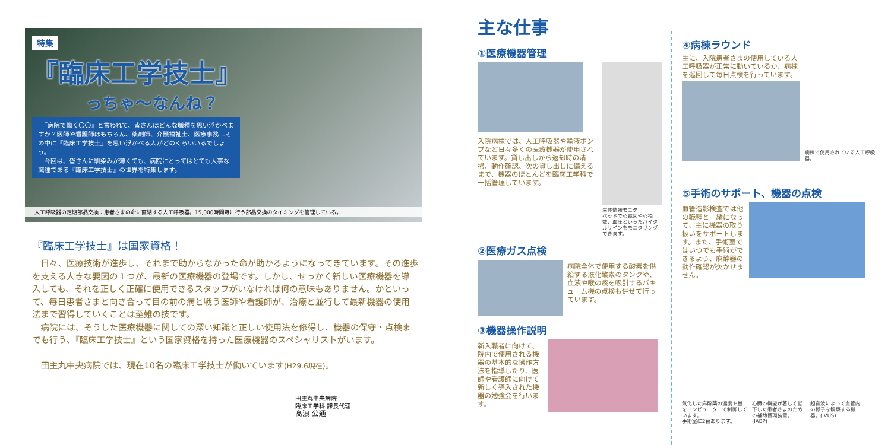特集
『臨床工学技士』
っちゃ〜なんね？
　『病院で働く〇〇』と言われて、皆さんはどんな職種を思い浮かべますか？医師や看護師はもちろん、薬剤師、介護福祉士、医療事務…その中に『臨床工学技士』を思い浮かべる人がどのくらいいるでしょう。
　今回は、皆さんに馴染みが薄くても、病院にとってはとても大事な職種である『臨床工学技士』の世界を特集します。
人工呼吸器の定期部品交換：患者さまの命に直結する人工呼吸器。15,000時間毎に行う部品交換のタイミングを管理している。
『臨床工学技士』は国家資格！
　日々、医療技術が進歩し、それまで助からなかった命が助かるようになってきています。その進歩を支える大きな要因の１つが、最新の医療機器の登場です。しかし、せっかく新しい医療機器を導入しても、それを正しく正確に使用できるスタッフがいなければ何の意味もありません。かといって、毎日患者さまと向き合って目の前の病と戦う医師や看護師が、治療と並行して最新機器の使用法まで習得していくことは至難の技です。
　病院には、そうした医療機器に関しての深い知識と正しい使用法を修得し、機器の保守・点検までも行う、『臨床工学技士』という国家資格を持った医療機器のスペシャリストがいます。
　田主丸中央病院では、現在10名の臨床工学技士が働いています(H29.6現在)。
田主丸中央病院
臨床工学科 課長代理
髙浪 公通
主な仕事
①医療機器管理
入院病棟では、人工呼吸器や輸液ポンプなど日々多くの医療機器が使用されています。貸し出しから返却時の清掃、動作確認、次の貸し出しに備えるまで、機器のほとんどを臨床工学科で一括管理しています。
生体情報モニタ
ベッドで心電図や心拍数、血圧といったバイタルサインをモニタリングできます。
②医療ガス点検
病院全体で使用する酸素を供給する液化酸素のタンクや、血液や喉の痰を吸引するバキューム機の点検も併せて行っています。
③機器操作説明
新入職者に向けて、院内で使用される機器の基本的な操作方法を指導したり、医師や看護師に向けて新しく導入された機器の勉強会を行います。
④病棟ラウンド
主に、入院患者さまの使用している人工呼吸器が正常に動いているか、病棟を巡回して毎日点検を行っています。
病棟で使用されている人工呼吸器。
⑤手術のサポート、機器の点検
血管造影検査では他の職種と一緒になって、主に機器の取り扱いをサポートします。また、手術室ではいつでも手術ができるよう、麻酔器の動作確認が欠かせません。
気化した麻酔薬の濃度や量をコンピューターで制御しています。
手術室に2台あります。
心臓の機能が著しく低下した患者さまのための補助循環装置。(IABP)
超音波によって血管内の様子を観察する機器。(IVUS)